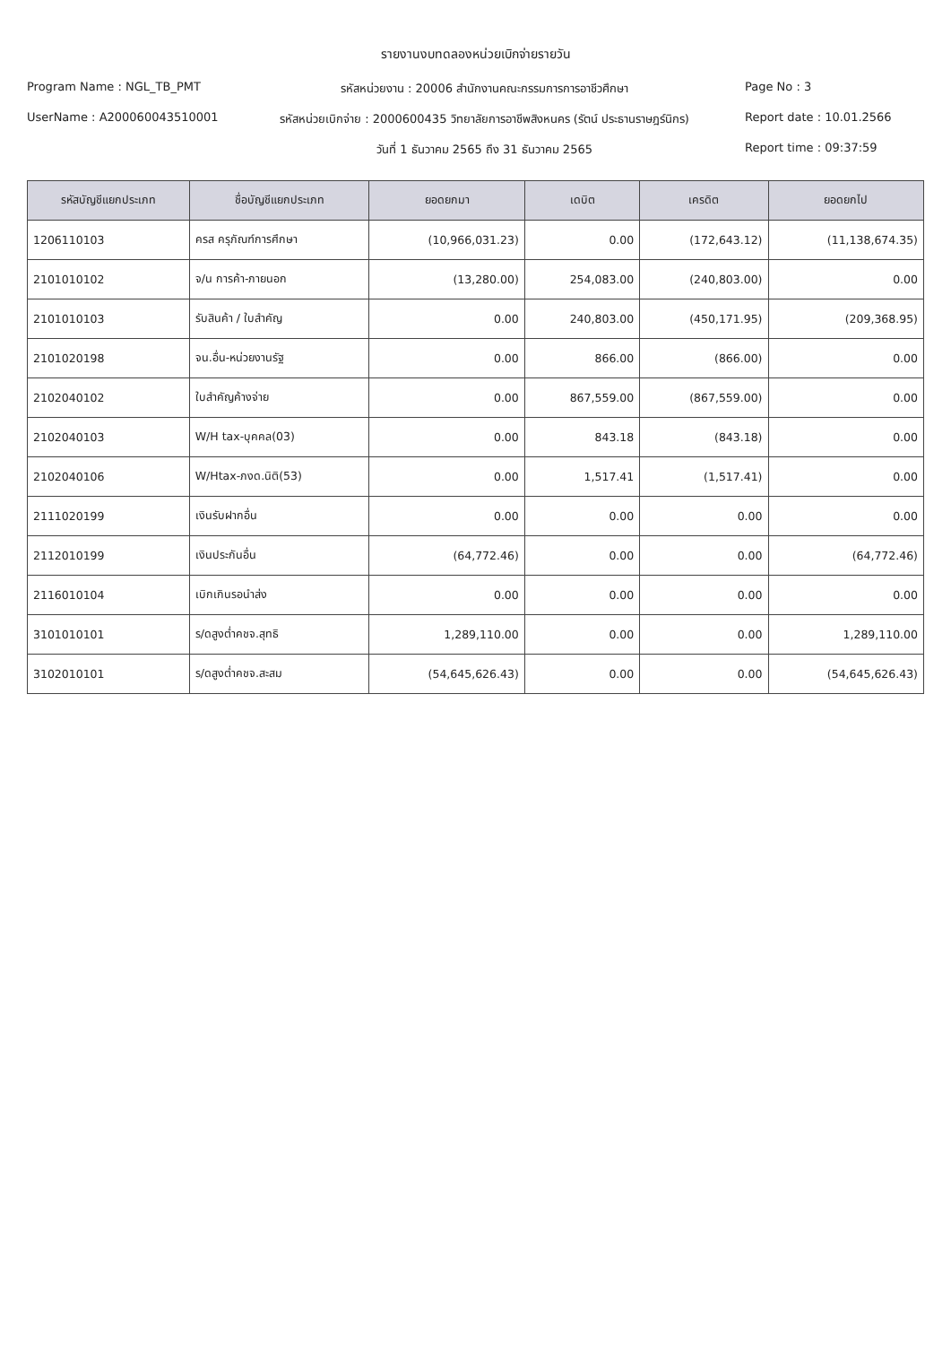รายงานงบทดลองหน่วยเบิกจ่ายรายวัน
Program Name : NGL_TB_PMT
รหัสหน่วยงาน : 20006 สำนักงานคณะกรรมการการอาชีวศึกษา
Page No : 3
UserName : A200060043510001
รหัสหน่วยเบิกจ่าย : 2000600435 วิทยาลัยการอาชีพสิงหนคร (รัตน์ ประธานราษฎร์นิกร)
Report date : 10.01.2566
วันที่ 1 ธันวาคม 2565 ถึง 31 ธันวาคม 2565
Report time : 09:37:59
| รหัสบัญชีแยกประเภท | ชื่อบัญชีแยกประเภท | ยอดยกมา | เดบิต | เครดิต | ยอดยกไป |
| --- | --- | --- | --- | --- | --- |
| 1206110103 | ครส ครุภัณฑ์การศึกษา | (10,966,031.23) | 0.00 | (172,643.12) | (11,138,674.35) |
| 2101010102 | จ/น การค้า-ภายนอก | (13,280.00) | 254,083.00 | (240,803.00) | 0.00 |
| 2101010103 | รับสินค้า / ใบสำคัญ | 0.00 | 240,803.00 | (450,171.95) | (209,368.95) |
| 2101020198 | จน.อื่น-หน่วยงานรัฐ | 0.00 | 866.00 | (866.00) | 0.00 |
| 2102040102 | ใบสำคัญค้างจ่าย | 0.00 | 867,559.00 | (867,559.00) | 0.00 |
| 2102040103 | W/H tax-บุคคล(03) | 0.00 | 843.18 | (843.18) | 0.00 |
| 2102040106 | W/Htax-ภงด.นิติ(53) | 0.00 | 1,517.41 | (1,517.41) | 0.00 |
| 2111020199 | เงินรับฝากอื่น | 0.00 | 0.00 | 0.00 | 0.00 |
| 2112010199 | เงินประกันอื่น | (64,772.46) | 0.00 | 0.00 | (64,772.46) |
| 2116010104 | เบิกเกินรอนำส่ง | 0.00 | 0.00 | 0.00 | 0.00 |
| 3101010101 | ร/ดสูงต่ำคชจ.สุทธิ | 1,289,110.00 | 0.00 | 0.00 | 1,289,110.00 |
| 3102010101 | ร/ดสูงต่ำคชจ.สะสม | (54,645,626.43) | 0.00 | 0.00 | (54,645,626.43) |